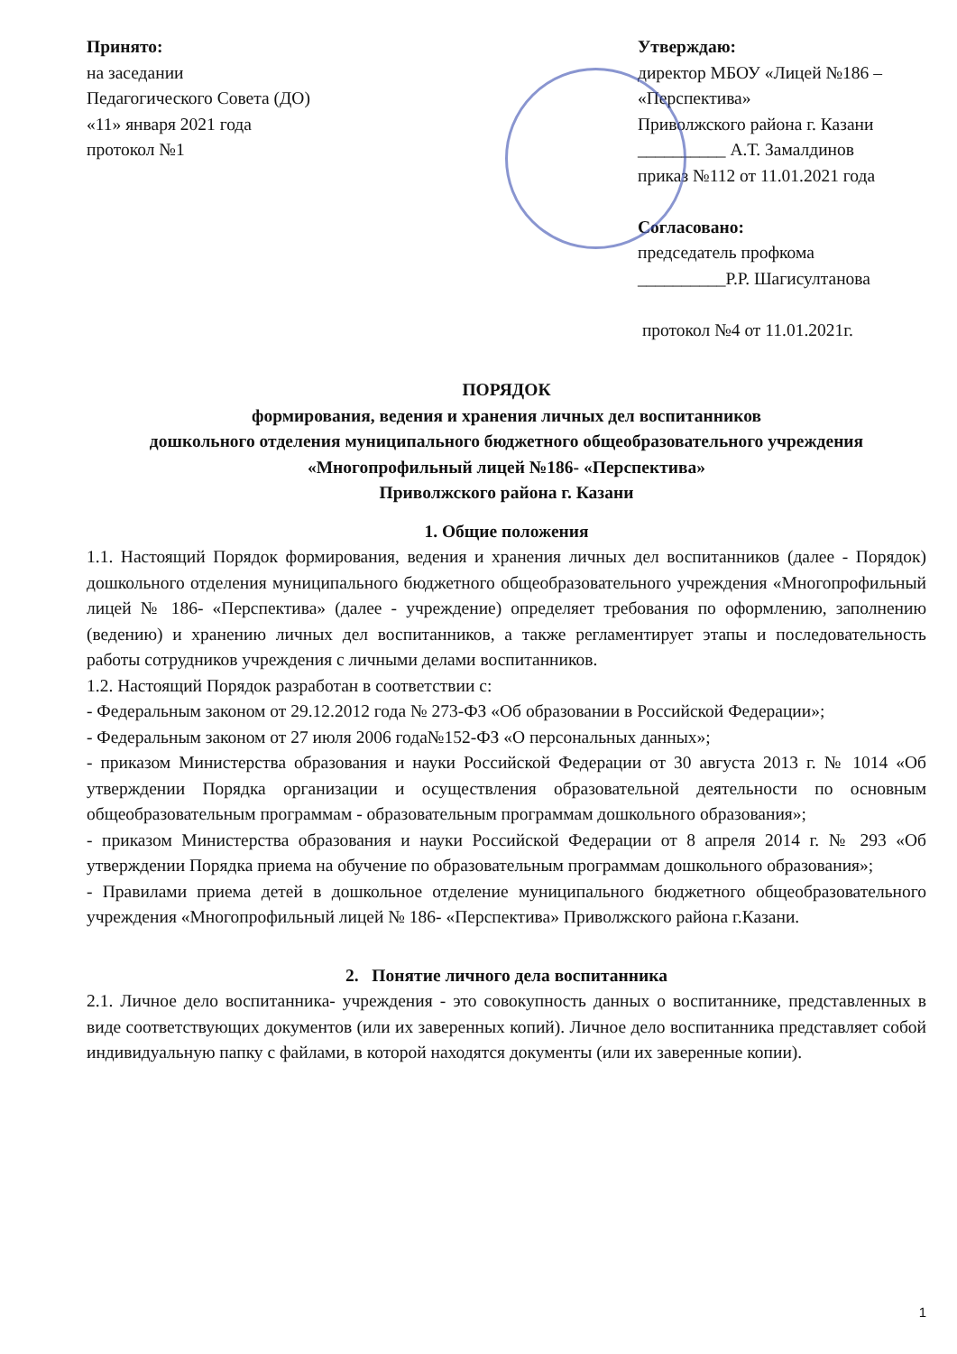Принято:
на заседании
Педагогического Совета (ДО)
«11» января 2021 года
протокол №1
Утверждаю:
директор МБОУ «Лицей №186 – «Перспектива»
Приволжского района г. Казани
__________ А.Т. Замалдинов
приказ №112 от 11.01.2021 года
Согласовано:
председатель профкома
__________Р.Р. Шагисултанова
протокол №4 от 11.01.2021г.
ПОРЯДОК
формирования, ведения и хранения личных дел воспитанников
дошкольного отделения муниципального бюджетного общеобразовательного учреждения «Многопрофильный лицей №186- «Перспектива»
Приволжского района г. Казани
1. Общие положения
1.1. Настоящий Порядок формирования, ведения и хранения личных дел воспитанников (далее - Порядок) дошкольного отделения муниципального бюджетного общеобразовательного учреждения «Многопрофильный лицей № 186- «Перспектива» (далее - учреждение) определяет требования по оформлению, заполнению (ведению) и хранению личных дел воспитанников, а также регламентирует этапы и последовательность работы сотрудников учреждения с личными делами воспитанников.
1.2. Настоящий Порядок разработан в соответствии с:
- Федеральным законом от 29.12.2012 года № 273-ФЗ «Об образовании в Российской Федерации»;
- Федеральным законом от 27 июля 2006 года№152-ФЗ «О персональных данных»;
- приказом Министерства образования и науки Российской Федерации от 30 августа 2013 г. № 1014 «Об утверждении Порядка организации и осуществления образовательной деятельности по основным общеобразовательным программам - образовательным программам дошкольного образования»;
- приказом Министерства образования и науки Российской Федерации от 8 апреля 2014 г. № 293 «Об утверждении Порядка приема на обучение по образовательным программам дошкольного образования»;
- Правилами приема детей в дошкольное отделение муниципального бюджетного общеобразовательного учреждения «Многопрофильный лицей № 186- «Перспектива» Приволжского района г.Казани.
2. Понятие личного дела воспитанника
2.1. Личное дело воспитанника- учреждения - это совокупность данных о воспитаннике, представленных в виде соответствующих документов (или их заверенных копий). Личное дело воспитанника представляет собой индивидуальную папку с файлами, в которой находятся документы (или их заверенные копии).
1